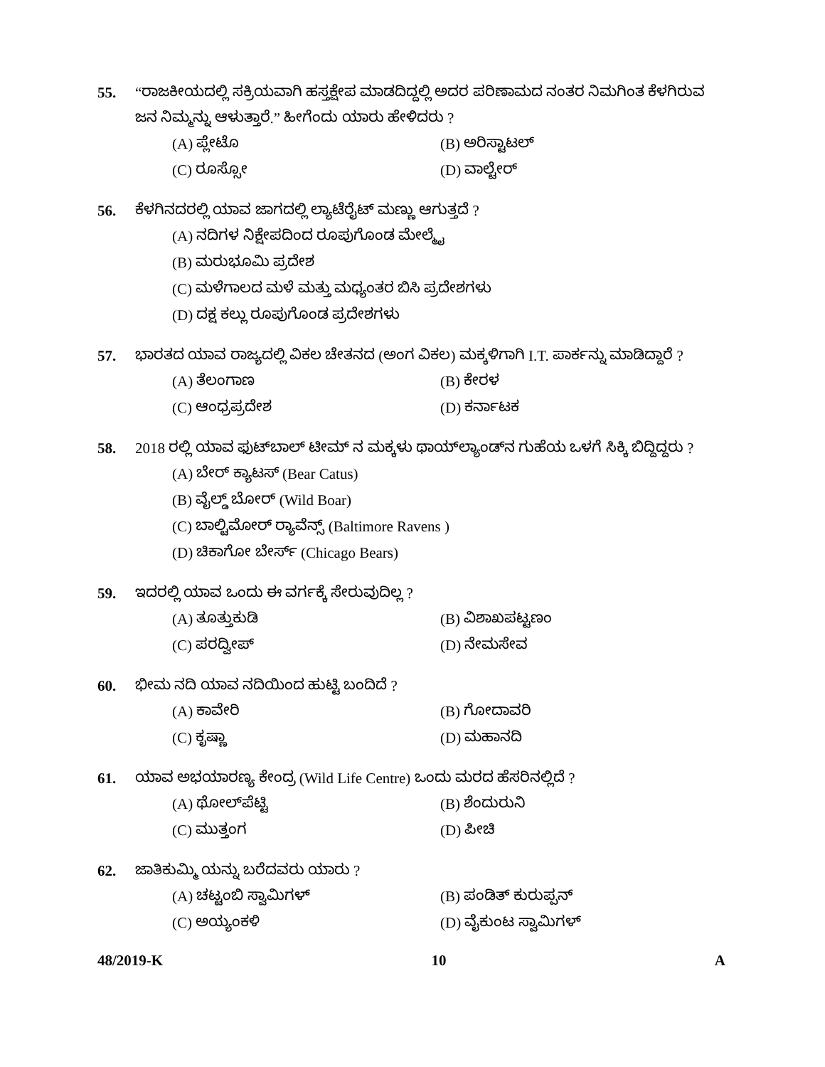55. “ರಾಜಕೀಯದಲ್ಲಿ ಸಕ್ರಿಯವಾಗಿ ಹಸ್ತಕ್ಷೇಪ ಮಾಡದಿದ್ದಲ್ಲಿ ಅದರ ಪರಿಣಾಮದ ನಂತರ ನಿಮಗಿಂತ ಕೆಳಗಿರುವ ಜನ ನಿಮ್ಮನ್ನು ಆಳುತ್ತಾರೆ.” ಹೀಗೆಂದು ಯಾರು ಹೇಳಿದರು ?
(A) ಪ್ಲೇಟೊ (B) ಅರಿಸ್ಟಾಟಲ್
(C) ರೂಸ್ಸೋ (D) ವಾಲ್ಟೇರ್
56. ಕೆಳಗಿನದರಲ್ಲಿ ಯಾವ ಜಾಗದಲ್ಲಿ ಲ್ಯಾಟೆರೈಟ್ ಮಣ್ಣು ಆಗುತ್ತದೆ ?
(A) ನದಿಗಳ ನಿಕ್ಷೇಪದಿಂದ ರೂಪುಗೊಂಡ ಮೇಲ್ಮೈ
(B) ಮರುಭೂಮಿ ಪ್ರದೇಶ
(C) ಮಳೆಗಾಲದ ಮಳೆ ಮತ್ತು ಮಧ್ಯಂತರ ಬಿಸಿ ಪ್ರದೇಶಗಳು
(D) ದಕ್ಷ ಕಲ್ಲು ರೂಪುಗೊಂಡ ಪ್ರದೇಶಗಳು
57. ಭಾರತದ ಯಾವ ರಾಜ್ಯದಲ್ಲಿ ವಿಕಲ ಚೇತನದ (ಅಂಗ ವಿಕಲ) ಮಕ್ಕಳಿಗಾಗಿ I.T. ಪಾರ್ಕನ್ನು ಮಾಡಿದ್ದಾರೆ ?
(A) ತೆಲಂಗಾಣ (B) ಕೇರಳ
(C) ಆಂಧ್ರಪ್ರದೇಶ (D) ಕರ್ನಾಟಕ
58. 2018 ರಲ್ಲಿ ಯಾವ ಫುಟ್‌ಬಾಲ್ ಟೀಮ್ ನ ಮಕ್ಕಳು ಥಾಯ್‌ಲ್ಯಾಂಡ್‌ನ ಗುಹೆಯ ಒಳಗೆ ಸಿಕ್ಕಿ ಬಿದ್ದಿದ್ದರು ?
(A) ಬೇರ್ ಕ್ಯಾಟಸ್ (Bear Catus)
(B) ವೈಲ್ಡ್ ಬೋರ್ (Wild Boar)
(C) ಬಾಲ್ಟಿಮೋರ್ ರ‍್ಯಾವೆನ್ಸ್ (Baltimore Ravens )
(D) ಚಿಕಾಗೋ ಬೇರ್ಸ್ (Chicago Bears)
59. ಇದರಲ್ಲಿ ಯಾವ ಒಂದು ಈ ವರ್ಗಕ್ಕೆ ಸೇರುವುದಿಲ್ಲ ?
(A) ತೂತ್ತುಕುಡಿ (B) ವಿಶಾಖಪಟ್ಟಣಂ
(C) ಪರದ್ವೀಪ್ (D) ನೇಮಸೇವ
60. ಭೀಮ ನದಿ ಯಾವ ನದಿಯಿಂದ ಹುಟ್ಟಿ ಬಂದಿದೆ ?
(A) ಕಾವೇರಿ (B) ಗೋದಾವರಿ
(C) ಕೃಷ್ಣಾ (D) ಮಹಾನದಿ
61. ಯಾವ ಅಭಯಾರಣ್ಯ ಕೇಂದ್ರ (Wild Life Centre) ಒಂದು ಮರದ ಹೆಸರಿನಲ್ಲಿದೆ ?
(A) ಥೋಲ್‌ಪೆಟ್ಟಿ (B) ಶೆಂದುರುನಿ
(C) ಮುತ್ತಂಗ (D) ಪೀಚಿ
62. ಜಾತಿಕುಮ್ಮಿ ಯನ್ನು ಬರೆದವರು ಯಾರು ?
(A) ಚಟ್ಟಂಬಿ ಸ್ವಾಮಿಗಳ್ (B) ಪಂಡಿತ್ ಕುರುಪ್ಪನ್
(C) ಅಯ್ಯಂಕಳಿ (D) ವೈಕುಂಟ ಸ್ವಾಮಿಗಳ್
48/2019-K 10 A